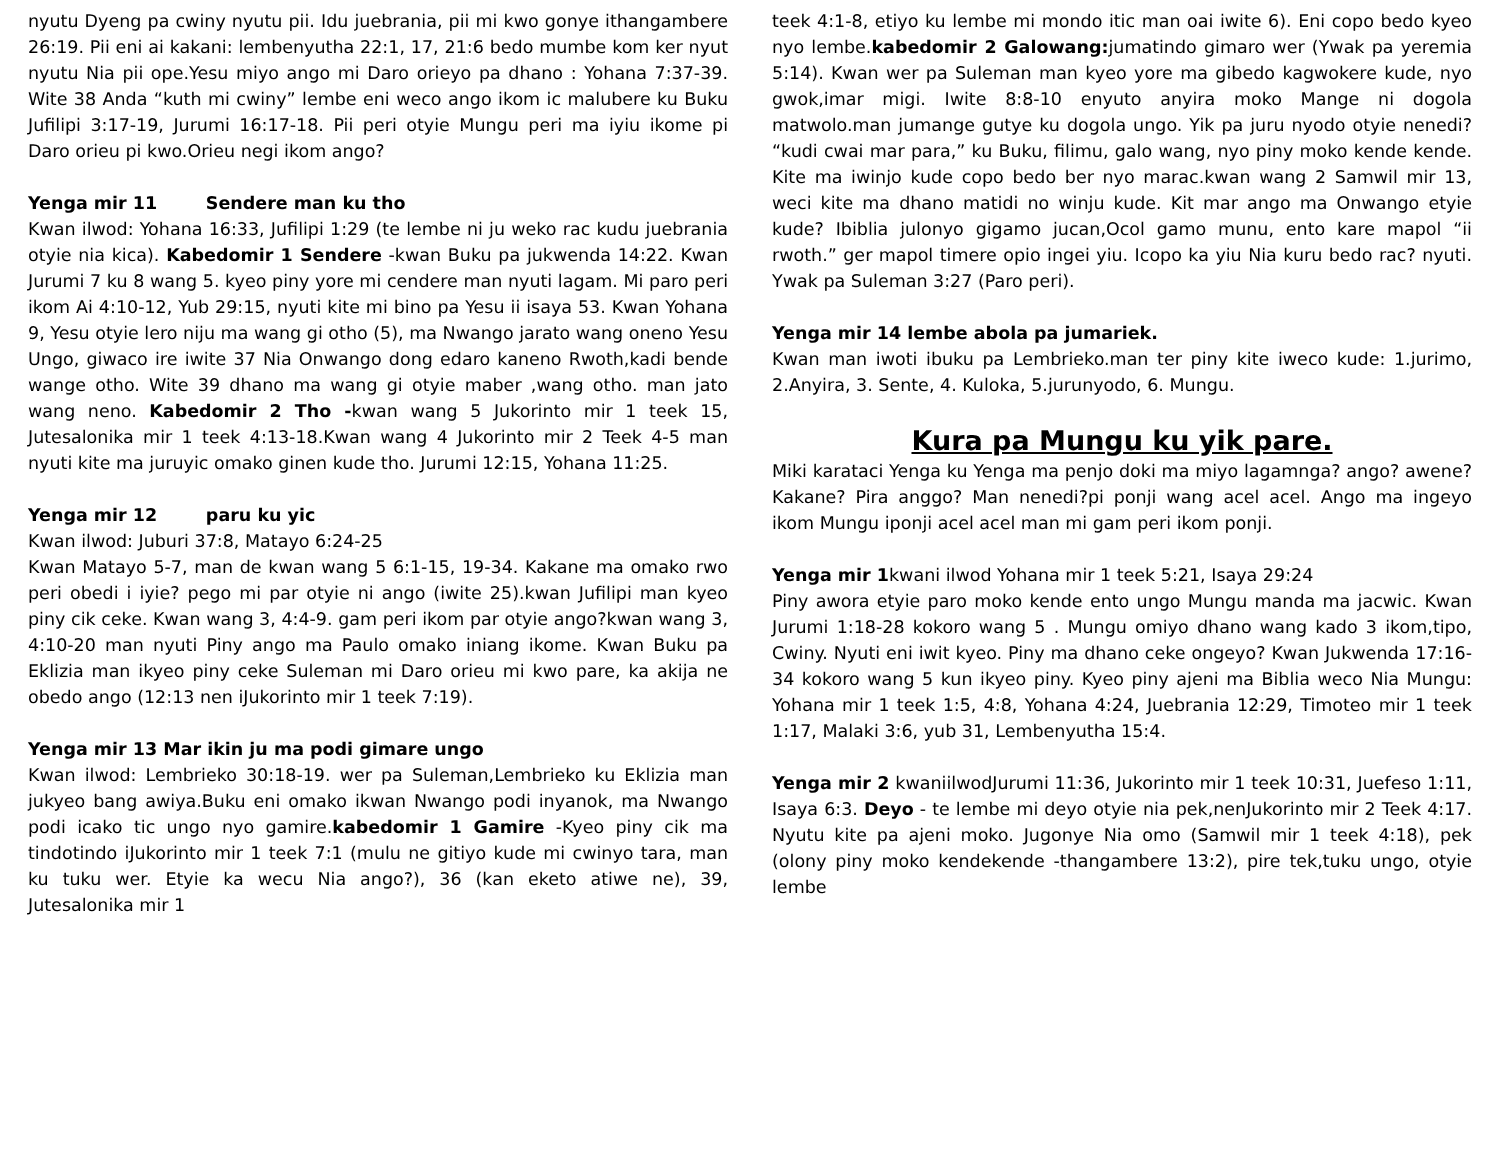nyutu Dyeng pa cwiny nyutu pii. Idu juebrania, pii mi kwo gonye ithangambere 26:19. Pii eni ai kakani: lembenyutha 22:1, 17, 21:6 bedo mumbe kom ker nyut nyutu Nia pii ope.Yesu miyo ango mi Daro orieyo pa dhano : Yohana 7:37-39. Wite 38 Anda “kuth mi cwiny” lembe eni weco ango ikom ic malubere ku Buku Jufilipi 3:17-19, Jurumi 16:17-18. Pii peri otyie Mungu peri ma iyiu ikome pi Daro orieu pi kwo.Orieu negi ikom ango?
Yenga mir 11 Sendere man ku tho
Kwan ilwod: Yohana 16:33, Jufilipi 1:29 (te lembe ni ju weko rac kudu juebrania otyie nia kica). Kabedomir 1 Sendere -kwan Buku pa jukwenda 14:22. Kwan Jurumi 7 ku 8 wang 5. kyeo piny yore mi cendere man nyuti lagam. Mi paro peri ikom Ai 4:10-12, Yub 29:15, nyuti kite mi bino pa Yesu ii isaya 53. Kwan Yohana 9, Yesu otyie lero niju ma wang gi otho (5), ma Nwango jarato wang oneno Yesu Ungo, giwaco ire iwite 37 Nia Onwango dong edaro kaneno Rwoth,kadi bende wange otho. Wite 39 dhano ma wang gi otyie maber ,wang otho. man jato wang neno. Kabedomir 2 Tho -kwan wang 5 Jukorinto mir 1 teek 15, Jutesalonika mir 1 teek 4:13-18.Kwan wang 4 Jukorinto mir 2 Teek 4-5 man nyuti kite ma juruyic omako ginen kude tho. Jurumi 12:15, Yohana 11:25.
Yenga mir 12 paru ku yic
Kwan ilwod: Juburi 37:8, Matayo 6:24-25
Kwan Matayo 5-7, man de kwan wang 5 6:1-15, 19-34. Kakane ma omako rwo peri obedi i iyie? pego mi par otyie ni ango (iwite 25).kwan Jufilipi man kyeo piny cik ceke. Kwan wang 3, 4:4-9. gam peri ikom par otyie ango?kwan wang 3, 4:10-20 man nyuti Piny ango ma Paulo omako iniang ikome. Kwan Buku pa Eklizia man ikyeo piny ceke Suleman mi Daro orieu mi kwo pare, ka akija ne obedo ango (12:13 nen iJukorinto mir 1 teek 7:19).
Yenga mir 13 Mar ikin ju ma podi gimare ungo
Kwan ilwod: Lembrieko 30:18-19. wer pa Suleman,Lembrieko ku Eklizia man jukyeo bang awiya.Buku eni omako ikwan Nwango podi inyanok, ma Nwango podi icako tic ungo nyo gamire.kabedomir 1 Gamire -Kyeo piny cik ma tindotindo iJukorinto mir 1 teek 7:1 (mulu ne gitiyo kude mi cwinyo tara, man ku tuku wer. Etyie ka wecu Nia ango?), 36 (kan eketo atiwe ne), 39, Jutesalonika mir 1
teek 4:1-8, etiyo ku lembe mi mondo itic man oai iwite 6). Eni copo bedo kyeo nyo lembe.kabedomir 2 Galowang: jumatindo gimaro wer (Ywak pa yeremia 5:14). Kwan wer pa Suleman man kyeo yore ma gibedo kagwokere kude, nyo gwok,imar migi. Iwite 8:8-10 enyuto anyira moko Mange ni dogola matwolo.man jumange gutye ku dogola ungo. Yik pa juru nyodo otyie nenedi? “kudi cwai mar para,” ku Buku, filimu, galo wang, nyo piny moko kende kende. Kite ma iwinjo kude copo bedo ber nyo marac.kwan wang 2 Samwil mir 13, weci kite ma dhano matidi no winju kude. Kit mar ango ma Onwango etyie kude? Ibiblia julonyo gigamo jucan,Ocol gamo munu, ento kare mapol “ii rwoth.” ger mapol timere opio ingei yiu. Icopo ka yiu Nia kuru bedo rac? nyuti. Ywak pa Suleman 3:27 (Paro peri).
Yenga mir 14 lembe abola pa jumariek.
Kwan man iwoti ibuku pa Lembrieko.man ter piny kite iweco kude: 1.jurimo, 2.Anyira, 3. Sente, 4. Kuloka, 5.jurunyodo, 6. Mungu.
Kura pa Mungu ku yik pare.
Miki karataci Yenga ku Yenga ma penjo doki ma miyo lagamnga? ango? awene? Kakane? Pira anggo? Man nenedi?pi ponji wang acel acel. Ango ma ingeyo ikom Mungu iponji acel acel man mi gam peri ikom ponji.
Yenga mir 1kwani ilwod Yohana mir 1 teek 5:21, Isaya 29:24
Piny awora etyie paro moko kende ento ungo Mungu manda ma jacwic. Kwan Jurumi 1:18-28 kokoro wang 5 . Mungu omiyo dhano wang kado 3 ikom,tipo, Cwiny. Nyuti eni iwit kyeo. Piny ma dhano ceke ongeyo? Kwan Jukwenda 17:16-34 kokoro wang 5 kun ikyeo piny. Kyeo piny ajeni ma Biblia weco Nia Mungu: Yohana mir 1 teek 1:5, 4:8, Yohana 4:24, Juebrania 12:29, Timoteo mir 1 teek 1:17, Malaki 3:6, yub 31, Lembenyutha 15:4.
Yenga mir 2 kwaniilwodJurumi 11:36, Jukorinto mir 1 teek 10:31, Juefeso 1:11, Isaya 6:3. Deyo - te lembe mi deyo otyie nia pek,nenJukorinto mir 2 Teek 4:17. Nyutu kite pa ajeni moko. Jugonye Nia omo (Samwil mir 1 teek 4:18), pek (olony piny moko kendekende -thangambere 13:2), pire tek,tuku ungo, otyie lembe